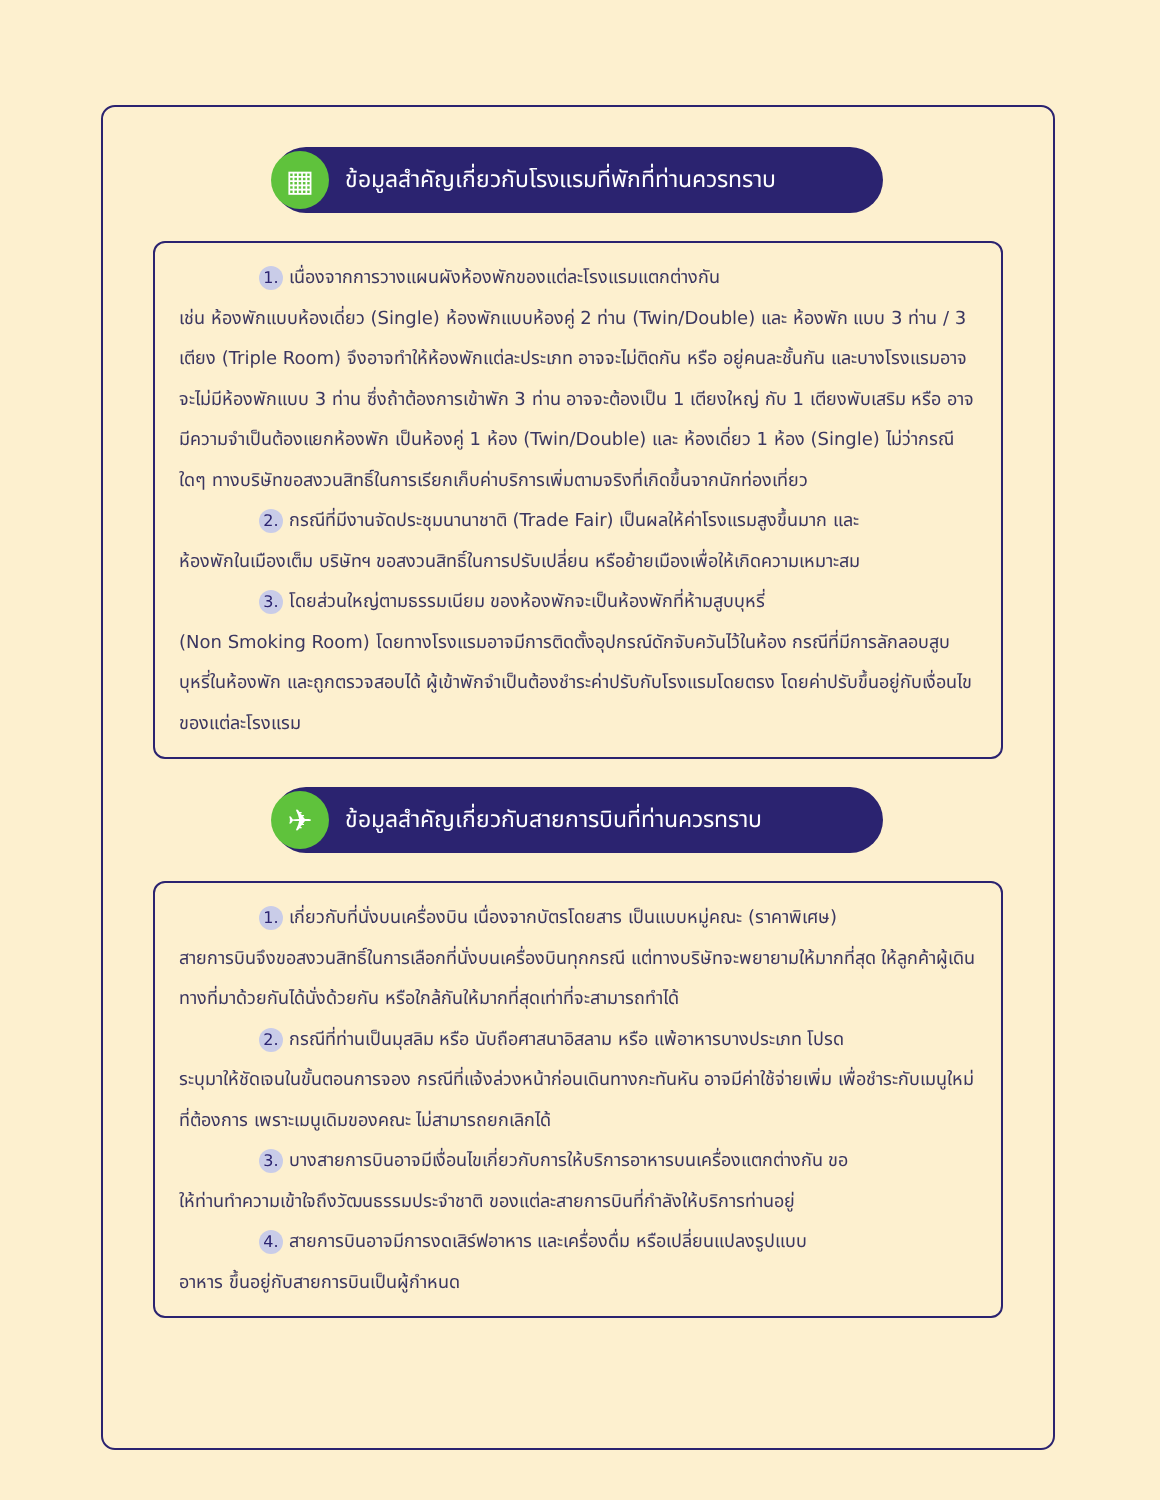▦
ข้อมูลสำคัญเกี่ยวกับโรงแรมที่พักที่ท่านควรทราบ
1. เนื่องจากการวางแผนผังห้องพักของแต่ละโรงแรมแตกต่างกัน
เช่น ห้องพักแบบห้องเดี่ยว (Single) ห้องพักแบบห้องคู่ 2 ท่าน (Twin/Double) และ ห้องพัก แบบ 3 ท่าน / 3 เตียง (Triple Room) จึงอาจทำให้ห้องพักแต่ละประเภท อาจจะไม่ติดกัน หรือ อยู่คนละชั้นกัน และบางโรงแรมอาจจะไม่มีห้องพักแบบ 3 ท่าน ซึ่งถ้าต้องการเข้าพัก 3 ท่าน อาจจะต้องเป็น 1 เตียงใหญ่ กับ 1 เตียงพับเสริม หรือ อาจมีความจำเป็นต้องแยกห้องพัก เป็นห้องคู่ 1 ห้อง (Twin/Double) และ ห้องเดี่ยว 1 ห้อง (Single) ไม่ว่ากรณีใดๆ ทางบริษัทขอสงวนสิทธิ์ในการเรียกเก็บค่าบริการเพิ่มตามจริงที่เกิดขึ้นจากนักท่องเที่ยว
2. กรณีที่มีงานจัดประชุมนานาชาติ (Trade Fair) เป็นผลให้ค่าโรงแรมสูงขึ้นมาก และ
ห้องพักในเมืองเต็ม บริษัทฯ ขอสงวนสิทธิ์ในการปรับเปลี่ยน หรือย้ายเมืองเพื่อให้เกิดความเหมาะสม
3. โดยส่วนใหญ่ตามธรรมเนียม ของห้องพักจะเป็นห้องพักที่ห้ามสูบบุหรี่
(Non Smoking Room) โดยทางโรงแรมอาจมีการติดตั้งอุปกรณ์ดักจับควันไว้ในห้อง กรณีที่มีการลักลอบสูบบุหรี่ในห้องพัก และถูกตรวจสอบได้ ผู้เข้าพักจำเป็นต้องชำระค่าปรับกับโรงแรมโดยตรง โดยค่าปรับขึ้นอยู่กับเงื่อนไขของแต่ละโรงแรม
✈
ข้อมูลสำคัญเกี่ยวกับสายการบินที่ท่านควรทราบ
1. เกี่ยวกับที่นั่งบนเครื่องบิน เนื่องจากบัตรโดยสาร เป็นแบบหมู่คณะ (ราคาพิเศษ)
สายการบินจึงขอสงวนสิทธิ์ในการเลือกที่นั่งบนเครื่องบินทุกกรณี แต่ทางบริษัทจะพยายามให้มากที่สุด ให้ลูกค้าผู้เดินทางที่มาด้วยกันได้นั่งด้วยกัน หรือใกล้กันให้มากที่สุดเท่าที่จะสามารถทำได้
2. กรณีที่ท่านเป็นมุสลิม หรือ นับถือศาสนาอิสลาม หรือ แพ้อาหารบางประเภท โปรด
ระบุมาให้ชัดเจนในขั้นตอนการจอง กรณีที่แจ้งล่วงหน้าก่อนเดินทางกะทันหัน อาจมีค่าใช้จ่ายเพิ่ม เพื่อชำระกับเมนูใหม่ที่ต้องการ เพราะเมนูเดิมของคณะ ไม่สามารถยกเลิกได้
3. บางสายการบินอาจมีเงื่อนไขเกี่ยวกับการให้บริการอาหารบนเครื่องแตกต่างกัน ขอ
ให้ท่านทำความเข้าใจถึงวัฒนธรรมประจำชาติ ของแต่ละสายการบินที่กำลังให้บริการท่านอยู่
4. สายการบินอาจมีการงดเสิร์ฟอาหาร และเครื่องดื่ม หรือเปลี่ยนแปลงรูปแบบ
อาหาร ขึ้นอยู่กับสายการบินเป็นผู้กำหนด